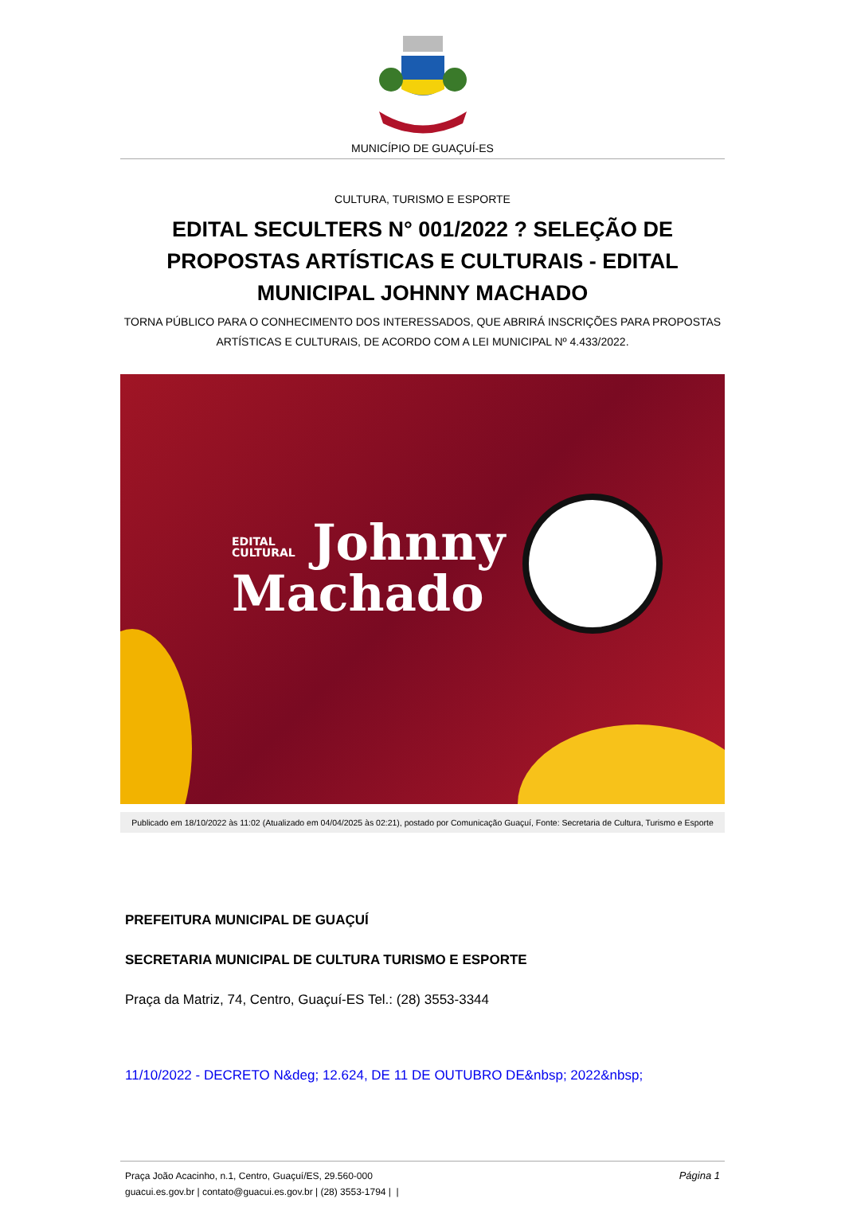MUNICÍPIO DE GUAÇUÍ-ES
CULTURA, TURISMO E ESPORTE
EDITAL SECULTERS N° 001/2022 ? SELEÇÃO DE PROPOSTAS ARTÍSTICAS E CULTURAIS - EDITAL MUNICIPAL JOHNNY MACHADO
TORNA PÚBLICO PARA O CONHECIMENTO DOS INTERESSADOS, QUE ABRIRÁ INSCRIÇÕES PARA PROPOSTAS ARTÍSTICAS E CULTURAIS, DE ACORDO COM A LEI MUNICIPAL Nº 4.433/2022.
EDITAL
CULTURAL Johnny
Machado
Publicado em 18/10/2022 às 11:02 (Atualizado em 04/04/2025 às 02:21), postado por Comunicação Guaçuí, Fonte: Secretaria de Cultura, Turismo e Esporte
PREFEITURA MUNICIPAL DE GUAÇUÍ
SECRETARIA MUNICIPAL DE CULTURA TURISMO E ESPORTE
Praça da Matriz, 74, Centro, Guaçuí-ES Tel.: (28) 3553-3344
11/10/2022 - DECRETO N&deg; 12.624, DE 11 DE OUTUBRO DE&nbsp; 2022&nbsp;
Página 1 Praça João Acacinho, n.1, Centro, Guaçuí/ES, 29.560-000
guacui.es.gov.br | contato@guacui.es.gov.br | (28) 3553-1794 | |